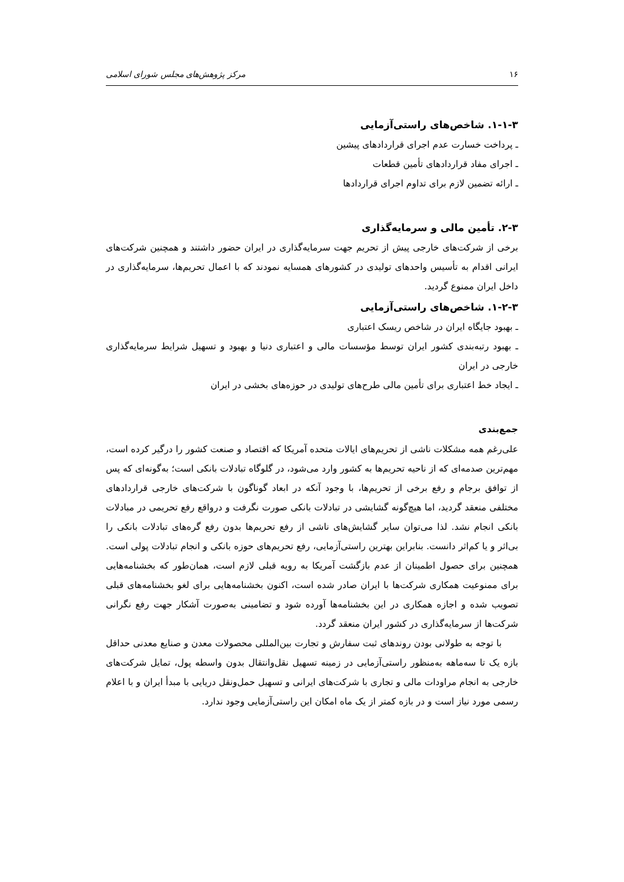۱۶ مرکز پژوهش‌های مجلس شورای اسلامی
۱-۱-۳. شاخص‌های راستی‌آزمایی
ـ پرداخت خسارت عدم اجرای قراردادهای پیشین
ـ اجرای مفاد قراردادهای تأمین قطعات
ـ ارائه تضمین لازم برای تداوم اجرای قراردادها
۲-۳. تأمین مالی و سرمایه‌گذاری
برخی از شرکت‌های خارجی پیش از تحریم جهت سرمایه‌گذاری در ایران حضور داشتند و همچنین شرکت‌های ایرانی اقدام به تأسیس واحدهای تولیدی در کشورهای همسایه نمودند که با اعمال تحریم‌ها، سرمایه‌گذاری در داخل ایران ممنوع گردید.
۱-۲-۳. شاخص‌های راستی‌آزمایی
ـ بهبود جایگاه ایران در شاخص ریسک اعتباری
ـ بهبود رتبه‌بندی کشور ایران توسط مؤسسات مالی و اعتباری دنیا و بهبود و تسهیل شرایط سرمایه‌گذاری خارجی در ایران
ـ ایجاد خط اعتباری برای تأمین مالی طرح‌های تولیدی در حوزه‌های بخشی در ایران
جمع‌بندی
علی‌رغم همه مشکلات ناشی از تحریم‌های ایالات متحده آمریکا که اقتصاد و صنعت کشور را درگیر کرده است، مهم‌ترین صدمه‌ای که از ناحیه تحریم‌ها به کشور وارد می‌شود، در گلوگاه تبادلات بانکی است؛ به‌گونه‌ای که پس از توافق برجام و رفع برخی از تحریم‌ها، با وجود آنکه در ابعاد گوناگون با شرکت‌های خارجی قراردادهای مختلفی منعقد گردید، اما هیچ‌گونه گشایشی در تبادلات بانکی صورت نگرفت و درواقع رفع تحریمی در مبادلات بانکی انجام نشد. لذا می‌توان سایر گشایش‌های ناشی از رفع تحریم‌ها بدون رفع گره‌های تبادلات بانکی را بی‌اثر و یا کم‌اثر دانست. بنابراین بهترین راستی‌آزمایی، رفع تحریم‌های حوزه بانکی و انجام تبادلات پولی است. همچنین برای حصول اطمینان از عدم بازگشت آمریکا به رویه قبلی لازم است، همان‌طور که بخشنامه‌هایی برای ممنوعیت همکاری شرکت‌ها با ایران صادر شده است، اکنون بخشنامه‌هایی برای لغو بخشنامه‌های قبلی تصویب شده و اجازه همکاری در این بخشنامه‌ها آورده شود و تضامینی به‌صورت آشکار جهت رفع نگرانی شرکت‌ها از سرمایه‌گذاری در کشور ایران منعقد گردد.
با توجه به طولانی بودن روندهای ثبت سفارش و تجارت بین‌المللی محصولات معدن و صنایع معدنی حداقل بازه یک تا سه‌ماهه به‌منظور راستی‌آزمایی در زمینه تسهیل نقل‌وانتقال بدون واسطه پول، تمایل شرکت‌های خارجی به انجام مراودات مالی و تجاری با شرکت‌های ایرانی و تسهیل حمل‌ونقل دریایی با مبدأ ایران و با اعلام رسمی مورد نیاز است و در بازه کمتر از یک ماه امکان این راستی‌آزمایی وجود ندارد.